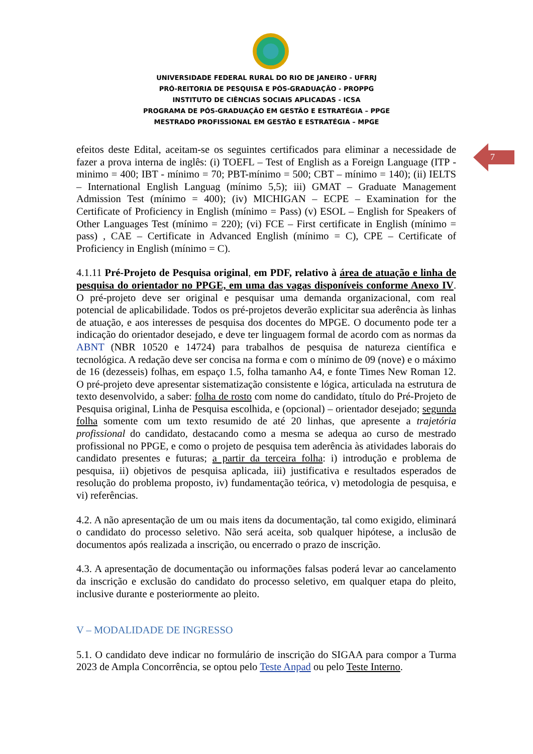UNIVERSIDADE FEDERAL RURAL DO RIO DE JANEIRO - UFRRJ
PRÓ-REITORIA DE PESQUISA E PÓS-GRADUAÇÃO - PROPPG
INSTITUTO DE CIÊNCIAS SOCIAIS APLICADAS - ICSA
PROGRAMA DE PÓS-GRADUAÇÃO EM GESTÃO E ESTRATÉGIA – PPGE
MESTRADO PROFISSIONAL EM GESTÃO E ESTRATÉGIA – MPGE
7
efeitos deste Edital, aceitam-se os seguintes certificados para eliminar a necessidade de fazer a prova interna de inglês: (i) TOEFL – Test of English as a Foreign Language (ITP -minimo = 400; IBT - mínimo = 70; PBT-mínimo = 500; CBT – mínimo = 140); (ii) IELTS – International English Languag (mínimo 5,5); iii) GMAT – Graduate Management Admission Test (mínimo = 400); (iv) MICHIGAN – ECPE – Examination for the Certificate of Proficiency in English (mínimo = Pass) (v) ESOL – English for Speakers of Other Languages Test (mínimo = 220); (vi) FCE – First certificate in English (mínimo = pass) , CAE – Certificate in Advanced English (mínimo = C), CPE – Certificate of Proficiency in English (mínimo = C).
4.1.11 Pré-Projeto de Pesquisa original, em PDF, relativo à área de atuação e linha de pesquisa do orientador no PPGE, em uma das vagas disponíveis conforme Anexo IV. O pré-projeto deve ser original e pesquisar uma demanda organizacional, com real potencial de aplicabilidade. Todos os pré-projetos deverão explicitar sua aderência às linhas de atuação, e aos interesses de pesquisa dos docentes do MPGE. O documento pode ter a indicação do orientador desejado, e deve ter linguagem formal de acordo com as normas da ABNT (NBR 10520 e 14724) para trabalhos de pesquisa de natureza científica e tecnológica. A redação deve ser concisa na forma e com o mínimo de 09 (nove) e o máximo de 16 (dezesseis) folhas, em espaço 1.5, folha tamanho A4, e fonte Times New Roman 12. O pré-projeto deve apresentar sistematização consistente e lógica, articulada na estrutura de texto desenvolvido, a saber: folha de rosto com nome do candidato, título do Pré-Projeto de Pesquisa original, Linha de Pesquisa escolhida, e (opcional) – orientador desejado; segunda folha somente com um texto resumido de até 20 linhas, que apresente a trajetória profissional do candidato, destacando como a mesma se adequa ao curso de mestrado profissional no PPGE, e como o projeto de pesquisa tem aderência às atividades laborais do candidato presentes e futuras; a partir da terceira folha: i) introdução e problema de pesquisa, ii) objetivos de pesquisa aplicada, iii) justificativa e resultados esperados de resolução do problema proposto, iv) fundamentação teórica, v) metodologia de pesquisa, e vi) referências.
4.2. A não apresentação de um ou mais itens da documentação, tal como exigido, eliminará o candidato do processo seletivo. Não será aceita, sob qualquer hipótese, a inclusão de documentos após realizada a inscrição, ou encerrado o prazo de inscrição.
4.3. A apresentação de documentação ou informações falsas poderá levar ao cancelamento da inscrição e exclusão do candidato do processo seletivo, em qualquer etapa do pleito, inclusive durante e posteriormente ao pleito.
V – MODALIDADE DE INGRESSO
5.1. O candidato deve indicar no formulário de inscrição do SIGAA para compor a Turma 2023 de Ampla Concorrência, se optou pelo Teste Anpad ou pelo Teste Interno.